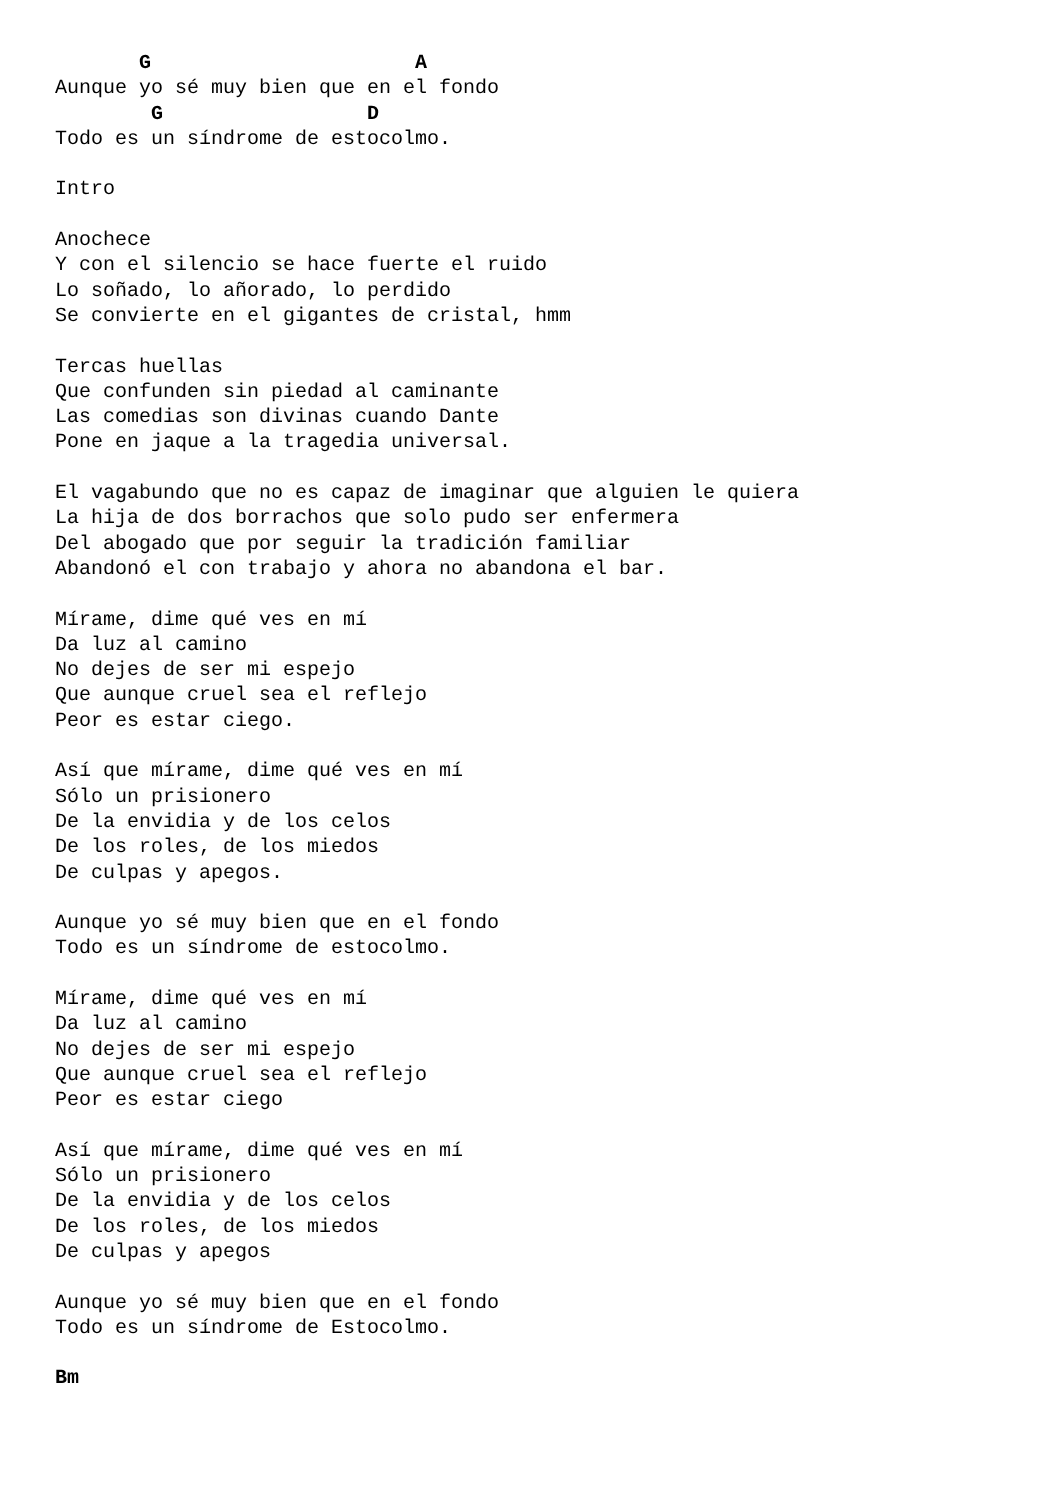G                      A
Aunque yo sé muy bien que en el fondo
        G                 D
Todo es un síndrome de estocolmo.

Intro

Anochece
Y con el silencio se hace fuerte el ruido
Lo soñado, lo añorado, lo perdido
Se convierte en el gigantes de cristal, hmm

Tercas huellas
Que confunden sin piedad al caminante
Las comedias son divinas cuando Dante
Pone en jaque a la tragedia universal.

El vagabundo que no es capaz de imaginar que alguien le quiera
La hija de dos borrachos que solo pudo ser enfermera
Del abogado que por seguir la tradición familiar
Abandonó el con trabajo y ahora no abandona el bar.

Mírame, dime qué ves en mí
Da luz al camino
No dejes de ser mi espejo
Que aunque cruel sea el reflejo
Peor es estar ciego.

Así que mírame, dime qué ves en mí
Sólo un prisionero
De la envidia y de los celos
De los roles, de los miedos
De culpas y apegos.

Aunque yo sé muy bien que en el fondo
Todo es un síndrome de estocolmo.

Mírame, dime qué ves en mí
Da luz al camino
No dejes de ser mi espejo
Que aunque cruel sea el reflejo
Peor es estar ciego

Así que mírame, dime qué ves en mí
Sólo un prisionero
De la envidia y de los celos
De los roles, de los miedos
De culpas y apegos

Aunque yo sé muy bien que en el fondo
Todo es un síndrome de Estocolmo.

Bm